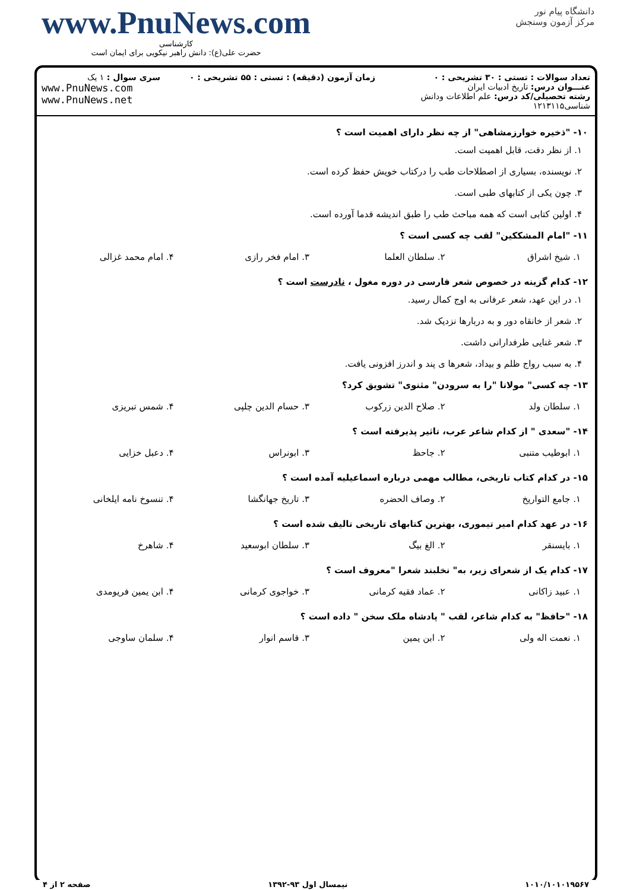www.PnuNews.com
کارشناسی
حضرت علی(ع): دانش راهبر نیکویی برای ایمان است
دانشگاه پیام نور
مرکز آزمون وسنجش
تعداد سوالات : تستی : ۳۰ تشریحی : ۰
عنـــوان درس: تاریخ ادبیات ایران
رشته تحصیلی/کد درس: علم اطلاعات ودانش شناسی۱۲۱۳۱۱۵
زمان آزمون (دقیقه) : تستی : ۵۵ تشریحی : ۰
سری سوال : ۱ یک
www.PnuNews.com
www.PnuNews.net
۱۰- "ذخیره خوارزمشاهی" از چه نظر دارای اهمیت است ؟
۱. از نظر دقت، قابل اهمیت است.
۲. نویسنده، بسیاری از اصطلاحات طب را درکتاب خویش حفظ کرده است.
۳. چون یکی از کتابهای طبی است.
۴. اولین کتابی است که همه مباحث طب را طبق اندیشه قدما آورده است.
۱۱- "امام المشککین" لقب چه کسی است ؟
| ۱. شیخ اشراق | ۲. سلطان العلما | ۳. امام فخر رازی | ۴. امام محمد غزالی |
۱۲- کدام گزینه در خصوص شعر فارسی در دوره مغول ، نادرست است ؟
۱. در این عهد، شعر عرفانی به اوج کمال رسید.
۲. شعر از خانقاه دور و به دربارها نزدیک شد.
۳. شعر غنایی طرفدارانی داشت.
۴. به سبب رواج ظلم و بیداد، شعرها ی پند و اندرز افزونی یافت.
۱۳- چه کسی" مولانا "را به سرودن" مثنوی" تشویق کرد؟
| ۱. سلطان ولد | ۲. صلاح الدین زرکوب | ۳. حسام الدین چلپی | ۴. شمس تبریزی |
۱۴- "سعدی " از کدام شاعر عرب، تاثیر پذیرفته است ؟
| ۱. ابوطیب متنبی | ۲. جاحظ | ۳. ابونراس | ۴. دعبل خزایی |
۱۵- در کدام کتاب تاریخی، مطالب مهمی درباره اسماعیلیه آمده است ؟
| ۱. جامع التواریخ | ۲. وصاف الحضره | ۳. تاریخ جهانگشا | ۴. تنسوخ نامه ایلخانی |
۱۶- در عهد کدام امیر تیموری، بهترین کتابهای تاریخی تالیف شده است ؟
| ۱. بایسنقر | ۲. الغ بیگ | ۳. سلطان ابوسعید | ۴. شاهرخ |
۱۷- کدام یک از شعرای زیر، به" نخلبند شعرا "معروف است ؟
| ۱. عبید زاکانی | ۲. عماد فقیه کرمانی | ۳. خواجوی کرمانی | ۴. ابن یمین فریومدی |
۱۸- "حافظ" به کدام شاعر، لقب " پادشاه ملک سخن " داده است ؟
| ۱. نعمت اله ولی | ۲. ابن یمین | ۳. قاسم انوار | ۴. سلمان ساوجی |
صفحه ۲ از ۴ نیمسال اول ۹۳-۱۳۹۲ ۱۰۱۰/۱۰۱۰۱۹۵۶۷